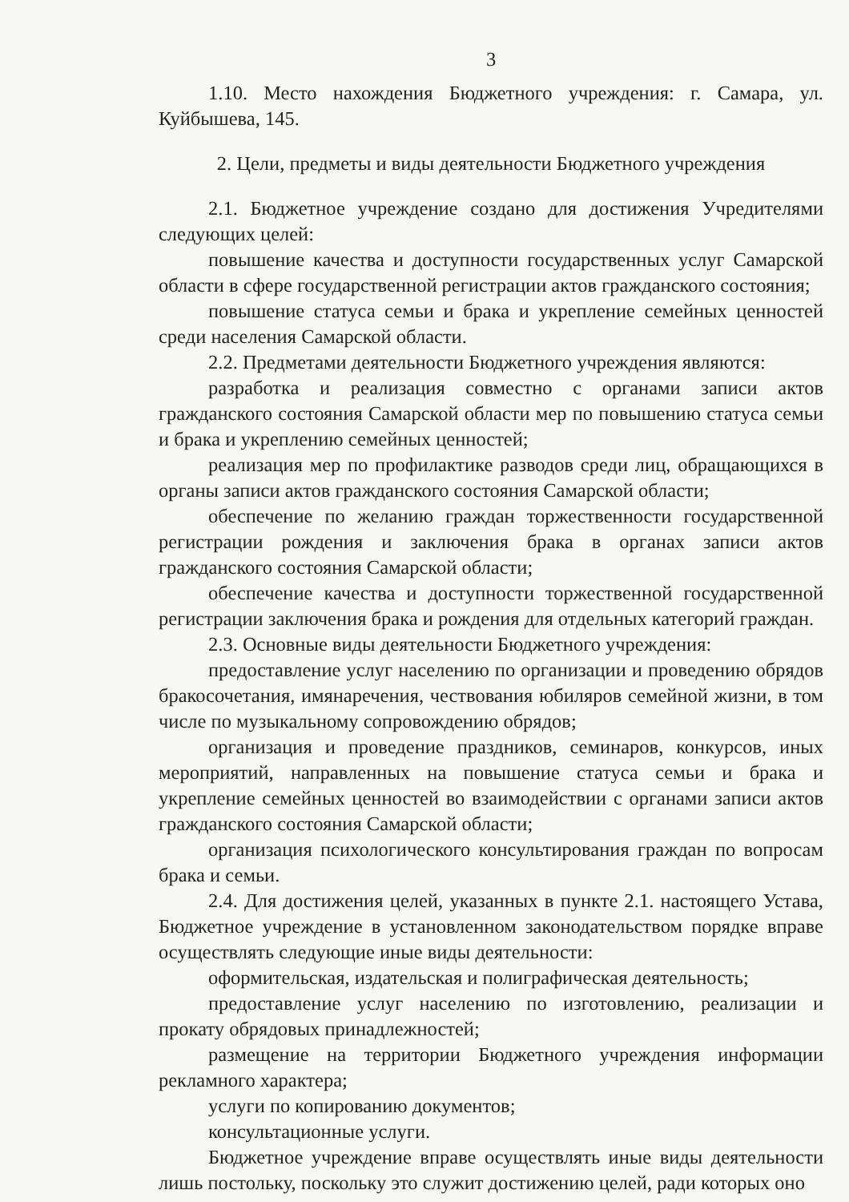3
1.10. Место нахождения Бюджетного учреждения: г. Самара, ул. Куйбышева, 145.
2. Цели, предметы и виды деятельности Бюджетного учреждения
2.1. Бюджетное учреждение создано для достижения Учредителями следующих целей:
повышение качества и доступности государственных услуг Самарской области в сфере государственной регистрации актов гражданского состояния;
повышение статуса семьи и брака и укрепление семейных ценностей среди населения Самарской области.
2.2. Предметами деятельности Бюджетного учреждения являются:
разработка и реализация совместно с органами записи актов гражданского состояния Самарской области мер по повышению статуса семьи и брака и укреплению семейных ценностей;
реализация мер по профилактике разводов среди лиц, обращающихся в органы записи актов гражданского состояния Самарской области;
обеспечение по желанию граждан торжественности государственной регистрации рождения и заключения брака в органах записи актов гражданского состояния Самарской области;
обеспечение качества и доступности торжественной государственной регистрации заключения брака и рождения для отдельных категорий граждан.
2.3. Основные виды деятельности Бюджетного учреждения:
предоставление услуг населению по организации и проведению обрядов бракосочетания, имянаречения, чествования юбиляров семейной жизни, в том числе по музыкальному сопровождению обрядов;
организация и проведение праздников, семинаров, конкурсов, иных мероприятий, направленных на повышение статуса семьи и брака и укрепление семейных ценностей во взаимодействии с органами записи актов гражданского состояния Самарской области;
организация психологического консультирования граждан по вопросам брака и семьи.
2.4. Для достижения целей, указанных в пункте 2.1. настоящего Устава, Бюджетное учреждение в установленном законодательством порядке вправе осуществлять следующие иные виды деятельности:
оформительская, издательская и полиграфическая деятельность;
предоставление услуг населению по изготовлению, реализации и прокату обрядовых принадлежностей;
размещение на территории Бюджетного учреждения информации рекламного характера;
услуги по копированию документов;
консультационные услуги.
Бюджетное учреждение вправе осуществлять иные виды деятельности лишь постольку, поскольку это служит достижению целей, ради которых оно